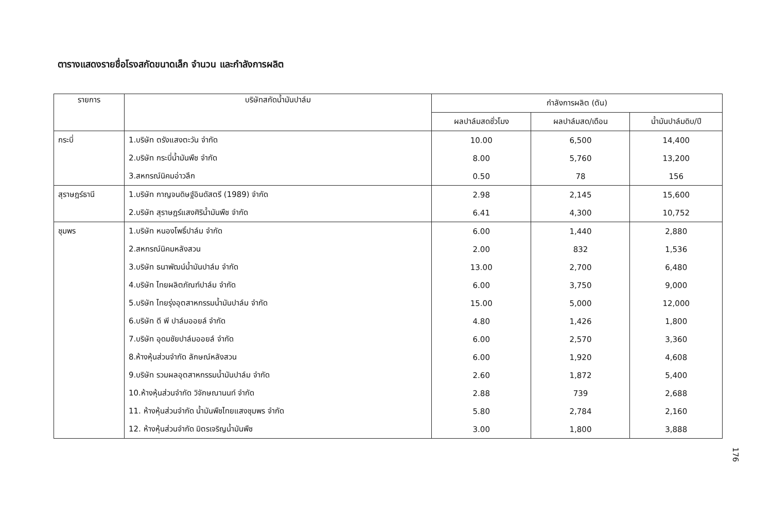ตารางแสดงรายชื่อโรงสกัดขนาดเล็ก จำนวน และกำลังการผลิต
| รายการ | บริษัทสกัดน้ำมันปาล์ม | กำลังการผลิต (ตัน) | | |
| --- | --- | --- | --- | --- |
| | | ผลปาล์มสดชั่วโมง | ผลปาล์มสด/เดือน | น้ำมันปาล์มดิบ/ปี |
| กระบี่ | 1.บริษัท ตรังแสงตะวัน จำกัด | 10.00 | 6,500 | 14,400 |
| | 2.บริษัท กระบี่น้ำมันพืช จำกัด | 8.00 | 5,760 | 13,200 |
| | 3.สหกรณ์นิคมอ่าวลึก | 0.50 | 78 | 156 |
| สุราษฎร์ธานี | 1.บริษัท กาญจนดิษฐ์อินดัสตรี (1989) จำกัด | 2.98 | 2,145 | 15,600 |
| | 2.บริษัท สุราษฎร์แสงศิริน้ำมันพืช จำกัด | 6.41 | 4,300 | 10,752 |
| ชุมพร | 1.บริษัท หนองโพธิ์ปาล์ม จำกัด | 6.00 | 1,440 | 2,880 |
| | 2.สหกรณ์นิคมหลังสวน | 2.00 | 832 | 1,536 |
| | 3.บริษัท ธนาพัฒน์น้ำมันปาล์ม จำกัด | 13.00 | 2,700 | 6,480 |
| | 4.บริษัท ไทยผลิตภัณฑ์ปาล์ม จำกัด | 6.00 | 3,750 | 9,000 |
| | 5.บริษัท ไทยรุ่งอุตสาหกรรมน้ำมันปาล์ม จำกัด | 15.00 | 5,000 | 12,000 |
| | 6.บริษัท ดี พี ปาล์มออยล์ จำกัด | 4.80 | 1,426 | 1,800 |
| | 7.บริษัท อุดมชัยปาล์มออยล์ จำกัด | 6.00 | 2,570 | 3,360 |
| | 8.ห้างหุ้นส่วนจำกัด ลักษณ์หลังสวน | 6.00 | 1,920 | 4,608 |
| | 9.บริษัท รวมผลอุตสาหกรรมน้ำมันปาล์ม จำกัด | 2.60 | 1,872 | 5,400 |
| | 10.ห้างหุ้นส่วนจำกัด วิจักษณานนท์ จำกัด | 2.88 | 739 | 2,688 |
| | 11. ห้างหุ้นส่วนจำกัด น้ำมันพืชไทยแสงชุมพร จำกัด | 5.80 | 2,784 | 2,160 |
| | 12. ห้างหุ้นส่วนจำกัด มิตรเจริญน้ำมันพืช | 3.00 | 1,800 | 3,888 |
176